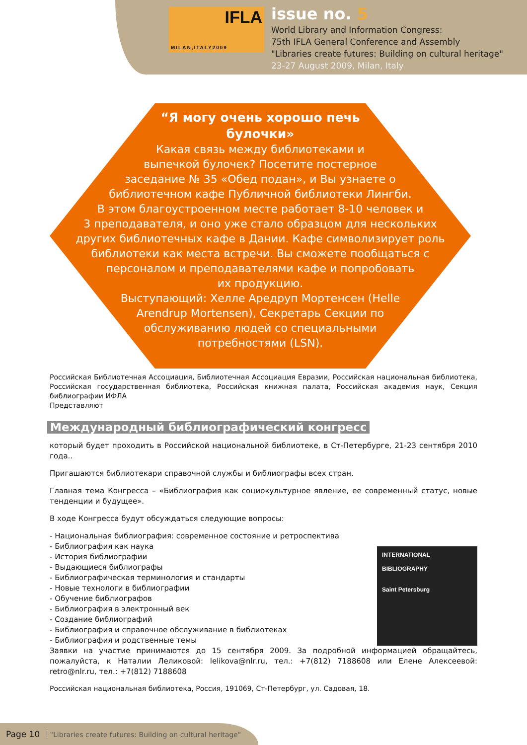IFLA
MILAN,ITALY2009
issue no. 5
World Library and Information Congress:
75th IFLA General Conference and Assembly
"Libraries create futures: Building on cultural heritage"
23-27 August 2009, Milan, Italy
“Я могу очень хорошо печь
булочки»
Какая связь между библиотеками и
выпечкой булочек? Посетите постерное
заседание № 35 «Обед подан», и Вы узнаете о
библиотечном кафе Публичной библиотеки Лингби.
В этом благоустроенном месте работает 8-10 человек и
3 преподавателя, и оно уже стало образцом для нескольких
других библиотечных кафе в Дании. Кафе символизирует роль
библиотеки как места встречи. Вы сможете пообщаться с
персоналом и преподавателями кафе и попробовать
их продукцию.
Выступающий: Хелле Аредруп Мортенсен (Helle
Arendrup Mortensen), Секретарь Секции по
обслуживанию людей со специальными
потребностями (LSN).
Российская Библиотечная Ассоциация, Библиотечная Ассоциация Евразии, Российская национальная библиотека, Российская государственная библиотека, Российская книжная палата, Российская академия наук, Секция библиографии ИФЛА
Представляют
Международный библиографический конгресс
который будет проходить в Российской национальной библиотеке, в Ст-Петербурге, 21-23 сентября 2010 года..
Пригашаются библиотекари справочной службы и библиографы всех стран.
Главная тема Конгресса – «Библиография как социокультурное явление, ее современный статус, новые тенденции и будущее».
В ходе Конгресса будут обсуждаться следующие вопросы:
- Национальная библиография: современное состояние и ретроспектива
INTERNATIONAL
BIBLIOGRAPHY
Saint Petersburg
- Библиография как наука
- История библиографии
- Выдающиеся библиографы
- Библиографическая терминология и стандарты
- Новые технологи в библиографии
- Обучение библиографов
- Библиография в электронный век
- Создание библиографий
- Библиография и справочное обслуживание в библиотеках
- Библиография и родственные темы
Заявки на участие принимаются до 15 сентября 2009. За подробной информацией обращайтесь, пожалуйста, к Наталии Леликовой: lelikova@nlr.ru, тел.: +7(812) 7188608 или Елене Алексеевой: retro@nlr.ru, тел.: +7(812) 7188608
Российская национальная библиотека, Россия, 191069, Ст-Петербург, ул. Садовая, 18.
Page 10 "Libraries create futures: Building on cultural heritage"